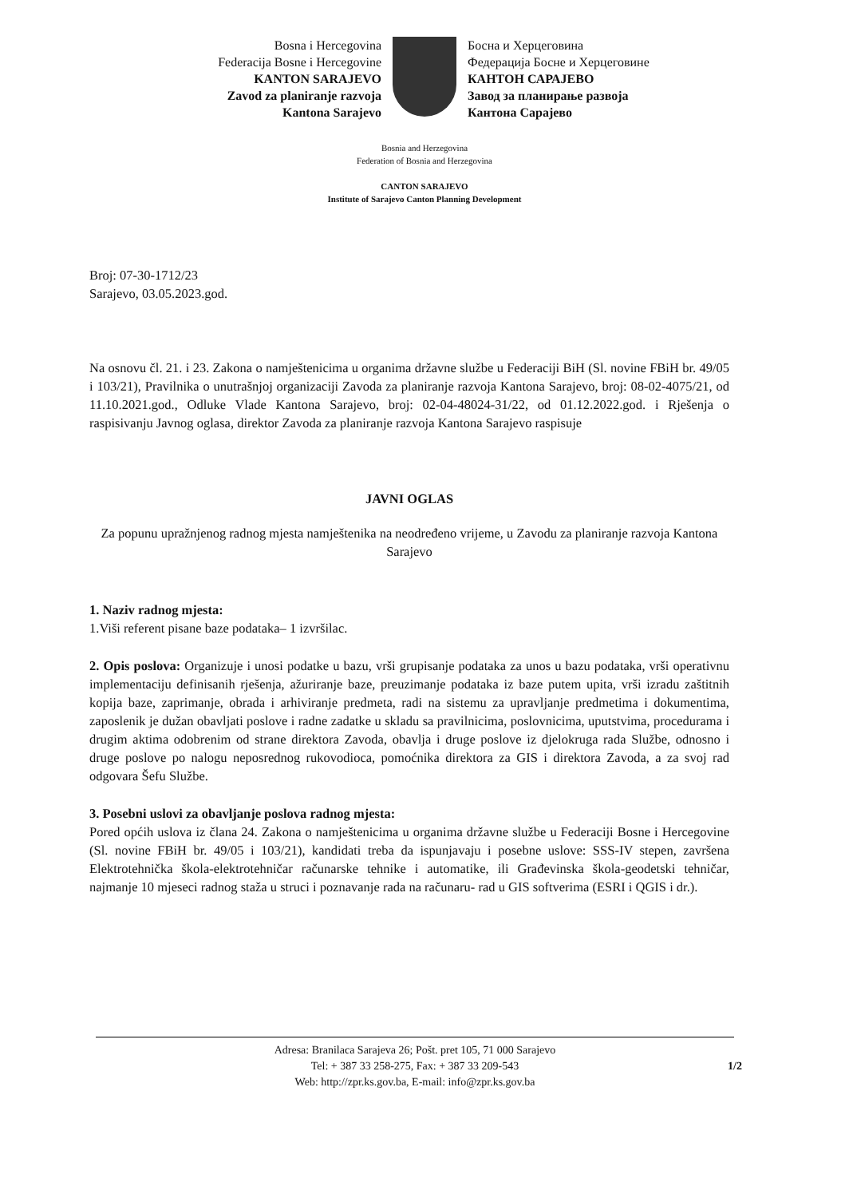Bosna i Hercegovina
Federacija Bosne i Hercegovine
KANTON SARAJEVO
Zavod za planiranje razvoja
Kantona Sarajevo
Босна и Херцеговина
Федерација Босне и Херцеговине
КАНТОН САРАЈЕВО
Завод за планирање развоја
Кантона Сарајево
Bosnia and Herzegovina
Federation of Bosnia and Herzegovina
CANTON SARAJEVO
Institute of Sarajevo Canton Planning Development
Broj: 07-30-1712/23
Sarajevo, 03.05.2023.god.
Na osnovu čl. 21. i 23. Zakona o namještenicima u organima državne službe u Federaciji BiH (Sl. novine FBiH br. 49/05 i 103/21), Pravilnika o unutrašnjoj organizaciji Zavoda za planiranje razvoja Kantona Sarajevo, broj: 08-02-4075/21, od 11.10.2021.god., Odluke Vlade Kantona Sarajevo, broj: 02-04-48024-31/22, od 01.12.2022.god. i Rješenja o raspisivanju Javnog oglasa, direktor Zavoda za planiranje razvoja Kantona Sarajevo raspisuje
JAVNI OGLAS
Za popunu upražnjenog radnog mjesta namještenika na neodređeno vrijeme, u Zavodu za planiranje razvoja Kantona Sarajevo
1. Naziv radnog mjesta:
1.Viši referent pisane baze podataka– 1 izvršilac.
2. Opis poslova: Organizuje i unosi podatke u bazu, vrši grupisanje podataka za unos u bazu podataka, vrši operativnu implementaciju definisanih rješenja, ažuriranje baze, preuzimanje podataka iz baze putem upita, vrši izradu zaštitnih kopija baze, zaprimanje, obrada i arhiviranje predmeta, radi na sistemu za upravljanje predmetima i dokumentima, zaposlenik je dužan obavljati poslove i radne zadatke u skladu sa pravilnicima, poslovnicima, uputstvima, procedurama i drugim aktima odobrenim od strane direktora Zavoda, obavlja i druge poslove iz djelokruga rada Službe, odnosno i druge poslove po nalogu neposrednog rukovodioca, pomoćnika direktora za GIS i direktora Zavoda, a za svoj rad odgovara Šefu Službe.
3. Posebni uslovi za obavljanje poslova radnog mjesta:
Pored općih uslova iz člana 24. Zakona o namještenicima u organima državne službe u Federaciji Bosne i Hercegovine (Sl. novine FBiH br. 49/05 i 103/21), kandidati treba da ispunjavaju i posebne uslove: SSS-IV stepen, završena Elektrotehnička škola-elektrotehničar računarske tehnike i automatike, ili Građevinska škola-geodetski tehničar, najmanje 10 mjeseci radnog staža u struci i poznavanje rada na računaru- rad u GIS softverima (ESRI i QGIS i dr.).
Adresa: Branilaca Sarajeva 26; Pošt. pret 105, 71 000 Sarajevo
Tel: + 387 33 258-275, Fax: + 387 33 209-543
Web: http://zpr.ks.gov.ba, E-mail: info@zpr.ks.gov.ba
1/2